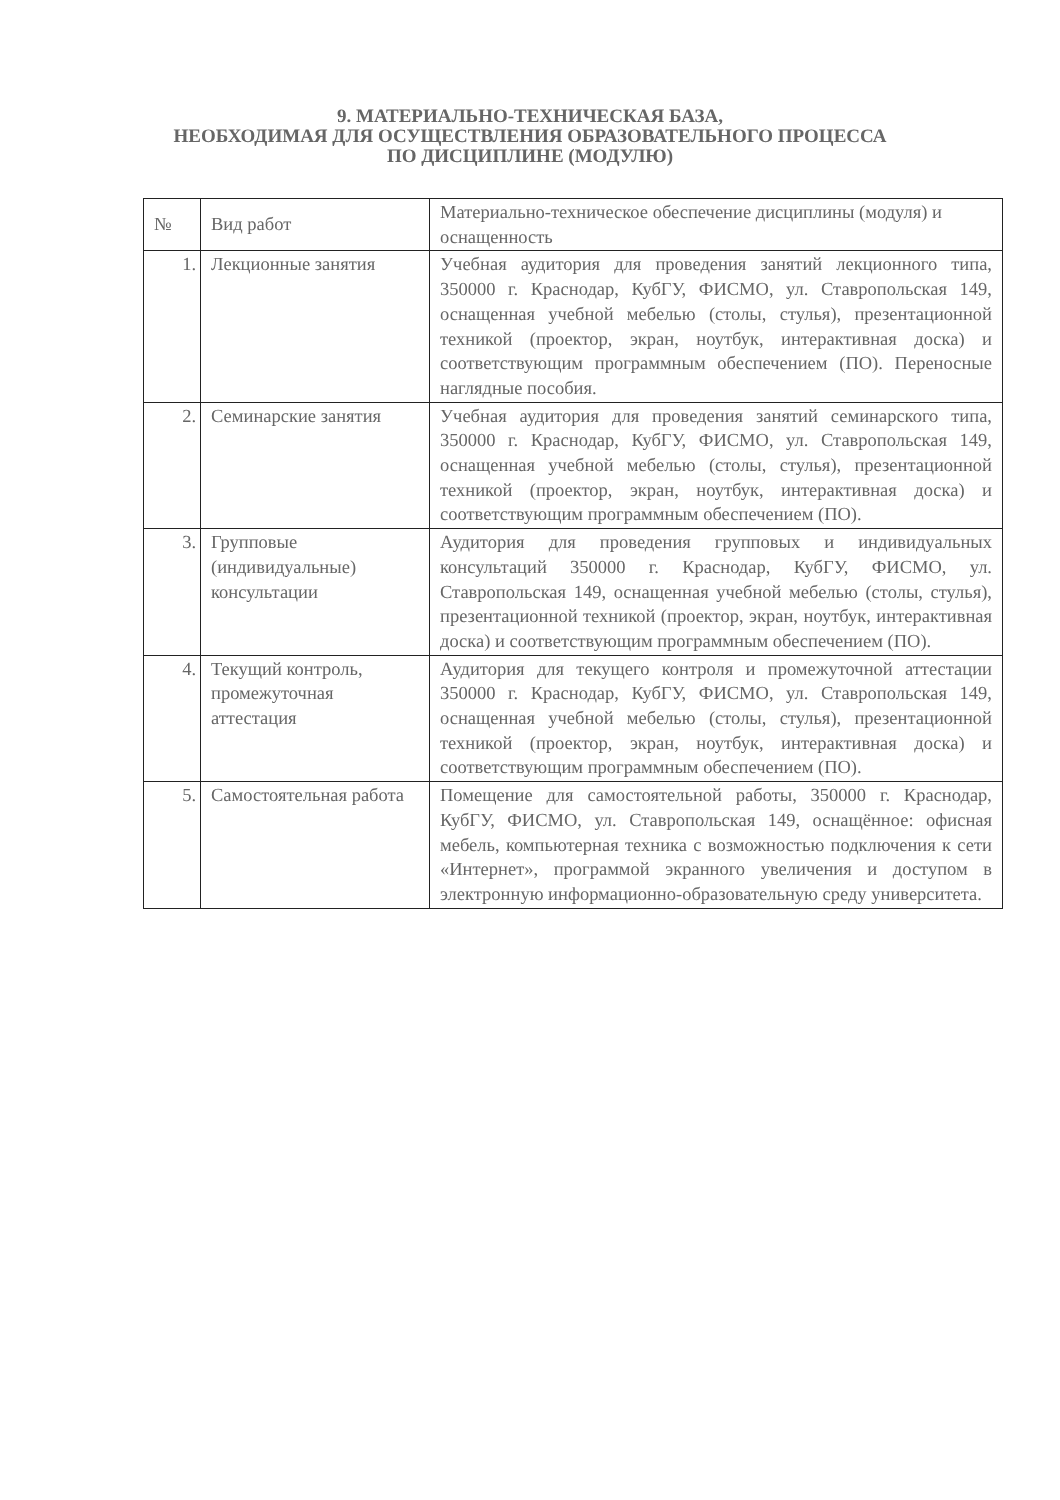9. МАТЕРИАЛЬНО-ТЕХНИЧЕСКАЯ БАЗА,
НЕОБХОДИМАЯ ДЛЯ ОСУЩЕСТВЛЕНИЯ ОБРАЗОВАТЕЛЬНОГО ПРОЦЕССА
ПО ДИСЦИПЛИНЕ (МОДУЛЮ)
| № | Вид работ | Материально-техническое обеспечение дисциплины (модуля) и оснащенность |
| 1. | Лекционные занятия | Учебная аудитория для проведения занятий лекционного типа, 350000 г. Краснодар, КубГУ, ФИСМО, ул. Ставропольская 149, оснащенная учебной мебелью (столы, стулья), презентационной техникой (проектор, экран, ноутбук, интерактивная доска) и соответствующим программным обеспечением (ПО). Переносные наглядные пособия. |
| 2. | Семинарские занятия | Учебная аудитория для проведения занятий семинарского типа, 350000 г. Краснодар, КубГУ, ФИСМО, ул. Ставропольская 149, оснащенная учебной мебелью (столы, стулья), презентационной техникой (проектор, экран, ноутбук, интерактивная доска) и соответствующим программным обеспечением (ПО). |
| 3. | Групповые (индивидуальные) консультации | Аудитория для проведения групповых и индивидуальных консультаций 350000 г. Краснодар, КубГУ, ФИСМО, ул. Ставропольская 149, оснащенная учебной мебелью (столы, стулья), презентационной техникой (проектор, экран, ноутбук, интерактивная доска) и соответствующим программным обеспечением (ПО). |
| 4. | Текущий контроль, промежуточная аттестация | Аудитория для текущего контроля и промежуточной аттестации 350000 г. Краснодар, КубГУ, ФИСМО, ул. Ставропольская 149, оснащенная учебной мебелью (столы, стулья), презентационной техникой (проектор, экран, ноутбук, интерактивная доска) и соответствующим программным обеспечением (ПО). |
| 5. | Самостоятельная работа | Помещение для самостоятельной работы, 350000 г. Краснодар, КубГУ, ФИСМО, ул. Ставропольская 149, оснащённое: офисная мебель, компьютерная техника с возможностью подключения к сети «Интернет», программой экранного увеличения и доступом в электронную информационно-образовательную среду университета. |